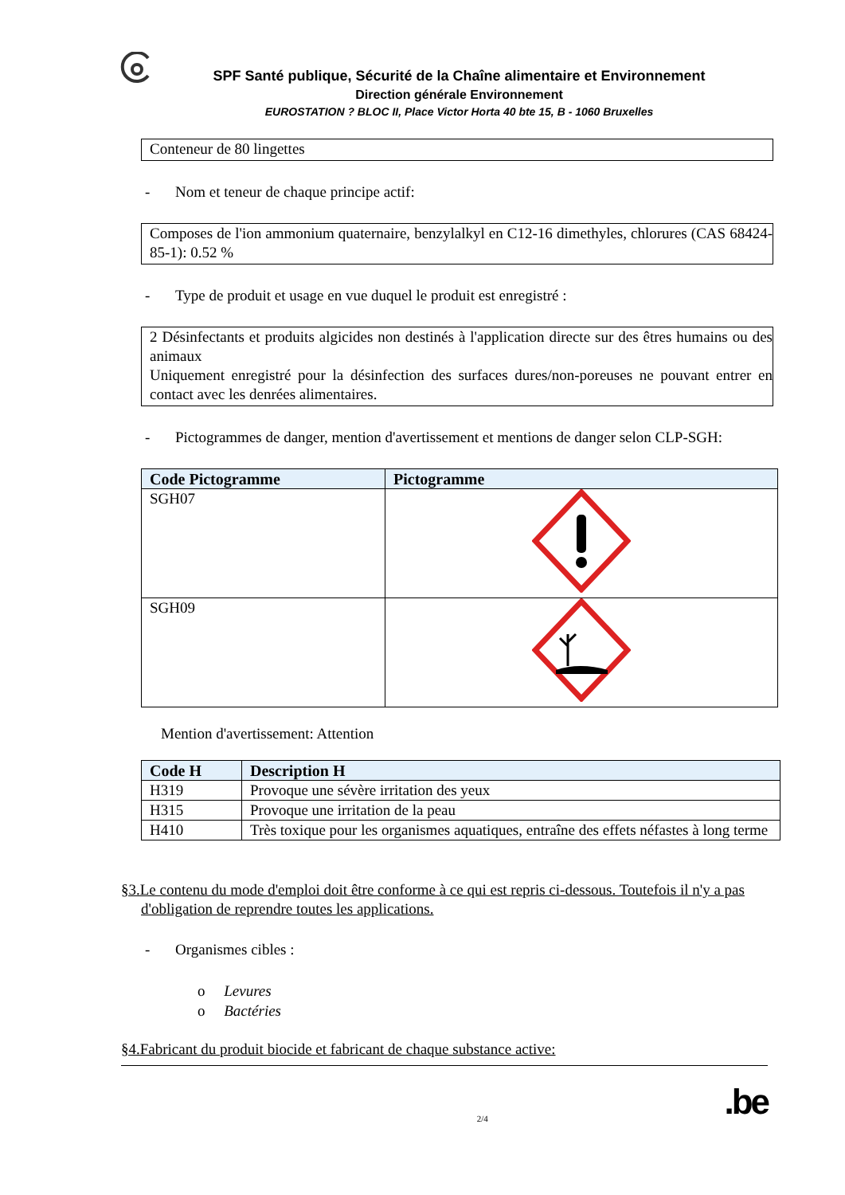SPF Santé publique, Sécurité de la Chaîne alimentaire et Environnement
Direction générale Environnement
EUROSTATION ? BLOC II, Place Victor Horta 40 bte 15, B - 1060 Bruxelles
Conteneur de 80 lingettes
- Nom et teneur de chaque principe actif:
Composes de l'ion ammonium quaternaire, benzylalkyl en C12-16 dimethyles, chlorures (CAS 68424-85-1): 0.52 %
- Type de produit et usage en vue duquel le produit est enregistré :
2 Désinfectants et produits algicides non destinés à l'application directe sur des êtres humains ou des animaux
Uniquement enregistré pour la désinfection des surfaces dures/non-poreuses ne pouvant entrer en contact avec les denrées alimentaires.
- Pictogrammes de danger, mention d'avertissement et mentions de danger selon CLP-SGH:
| Code Pictogramme | Pictogramme |
| --- | --- |
| SGH07 | |
| SGH09 | |
Mention d'avertissement: Attention
| Code H | Description H |
| --- | --- |
| H319 | Provoque une sévère irritation des yeux |
| H315 | Provoque une irritation de la peau |
| H410 | Très toxique pour les organismes aquatiques, entraîne des effets néfastes à long terme |
§3.Le contenu du mode d'emploi doit être conforme à ce qui est repris ci-dessous. Toutefois il n'y a pas d'obligation de reprendre toutes les applications.
- Organismes cibles :
o Levures
o Bactéries
§4.Fabricant du produit biocide et fabricant de chaque substance active:
2/4.be